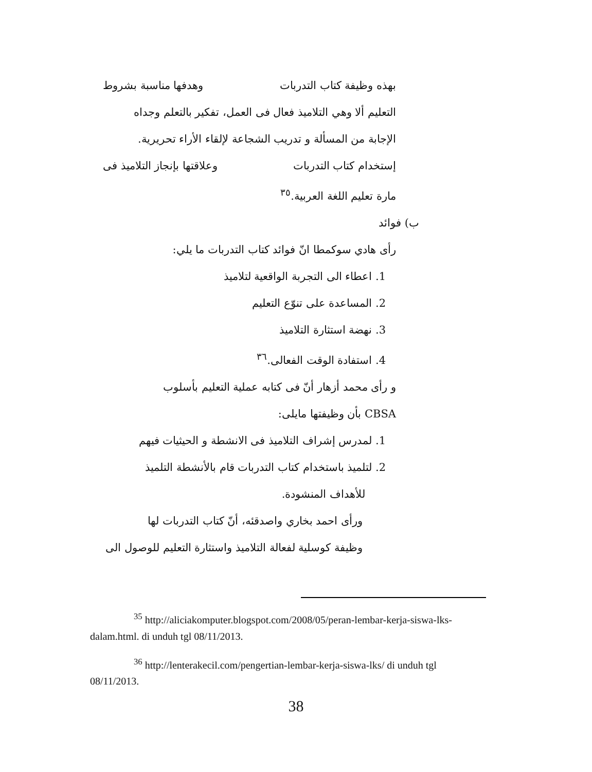بهذه وظيفة كتاب التدربات وهدفها مناسبة بشروط
التعليم ألا وهي التلاميذ فعال فى العمل، تفكير بالتعلم وجداه
الإجابة من المسألة و تدريب الشجاعة لإلقاء الأراء تحريرية.
إستخدام كتاب التدربات وعلاقتها بإنجاز التلاميذ فى
مارة تعليم اللغة العربية.<sup>٣٥</sup>
ب) فوائد
رأى هادي سوكمطا انّ فوائد كتاب التدربات ما يلي:
1. اعطاء الى التجربة الواقعية لتلاميذ
2. المساعدة على تنوّع التعليم
3. نهضة استثارة التلاميذ
4. استفادة الوقت الفعالى.<sup>٣٦</sup>
و رأى محمد أزهار أنّ فى كتابه عملية التعليم بأسلوب
CBSA بأن وظيفتها مايلى:
1. لمدرس إشراف التلاميذ فى الانشطة و الحيثيات فيهم
2. لتلميذ باستخدام كتاب التدربات قام بالأنشطة التلميذ
للأهداف المنشودة.
ورأى احمد بخاري واصدقئه، أنّ كتاب التدربات لها
وظيفة كوسلية لفعالة التلاميذ واستثارة التعليم للوصول الى
<sup>35</sup> http://aliciakomputer.blogspot.com/2008/05/peran-lembar-kerja-siswa-lks-dalam.html. di unduh tgl 08/11/2013.
<sup>36</sup> http://lenterakecil.com/pengertian-lembar-kerja-siswa-lks/ di unduh tgl 08/11/2013.
38